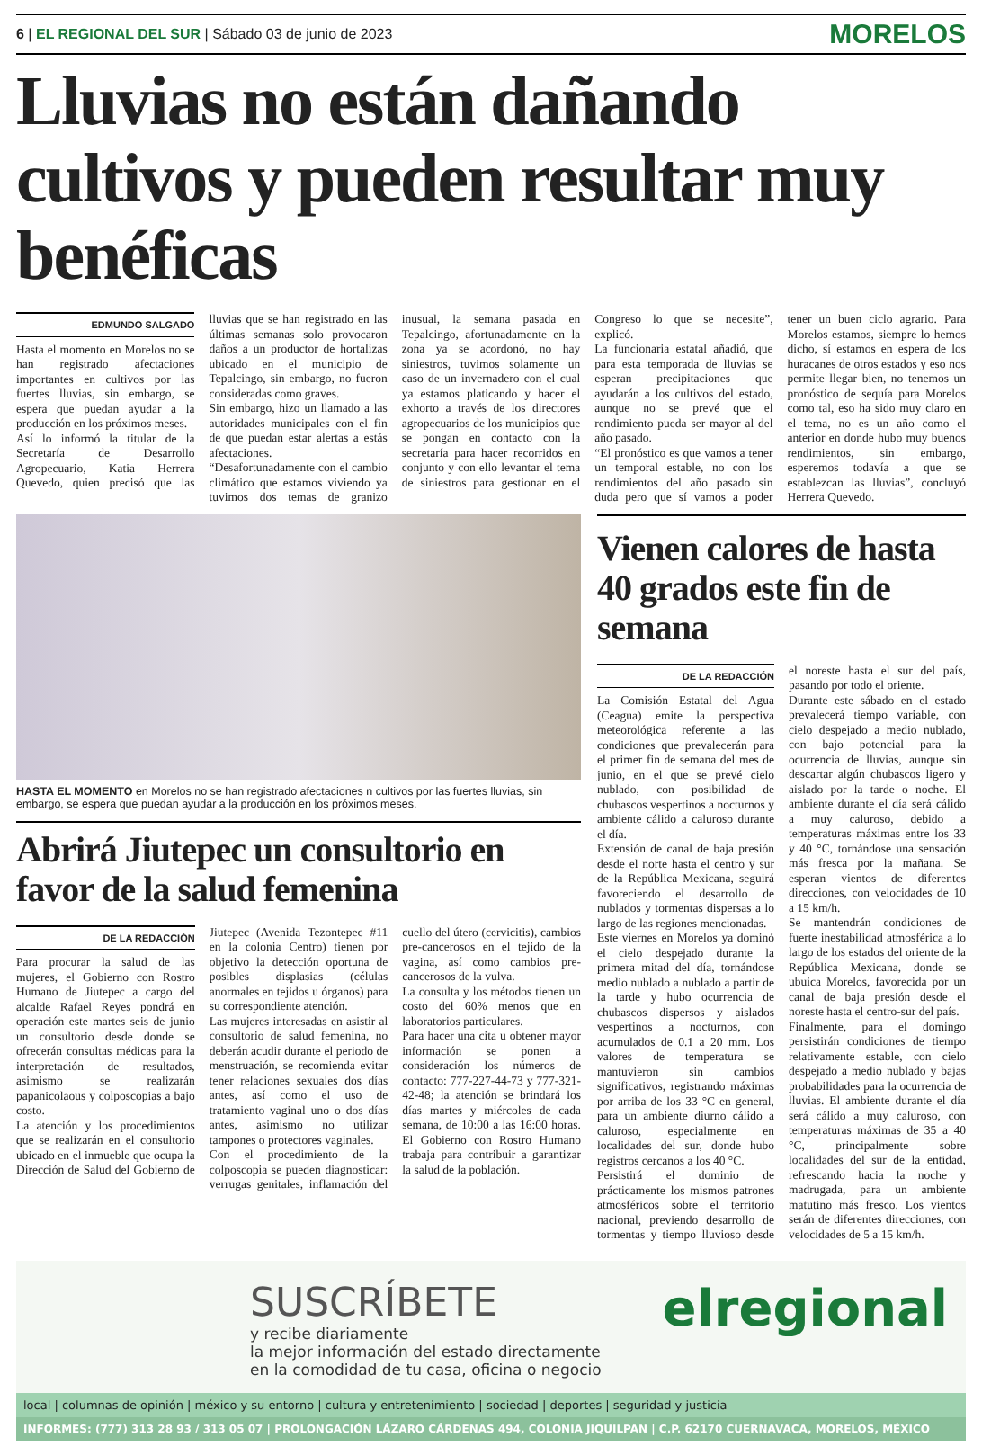6 | EL REGIONAL DEL SUR | Sábado 03 de junio de 2023 MORELOS
Lluvias no están dañando cultivos y pueden resultar muy benéficas
EDMUNDO SALGADO
Hasta el momento en Morelos no se han registrado afectaciones importantes en cultivos por las fuertes lluvias, sin embargo, se espera que puedan ayudar a la producción en los próximos meses.
Así lo informó la titular de la Secretaría de Desarrollo Agropecuario, Katia Herrera Quevedo, quien precisó que las lluvias que se han registrado en las últimas semanas solo provocaron daños a un productor de hortalizas ubicado en el municipio de Tepalcingo, sin embargo, no fueron consideradas como graves.
Sin embargo, hizo un llamado a las autoridades municipales con el fin de que puedan estar alertas a estás afectaciones.
“Desafortunadamente con el cambio climático que estamos viviendo ya tuvimos dos temas de granizo inusual, la semana pasada en Tepalcingo, afortunadamente en la zona ya se acordonó, no hay siniestros, tuvimos solamente un caso de un invernadero con el cual ya estamos platicando y hacer el exhorto a través de los directores agropecuarios de los municipios que se pongan en contacto con la secretaría para hacer recorridos en conjunto y con ello levantar el tema de siniestros para gestionar en el Congreso lo que se necesite”, explicó.
La funcionaria estatal añadió, que para esta temporada de lluvias se esperan precipitaciones que ayudarán a los cultivos del estado, aunque no se prevé que el rendimiento pueda ser mayor al del año pasado.
“El pronóstico es que vamos a tener un temporal estable, no con los rendimientos del año pasado sin duda pero que sí vamos a poder tener un buen ciclo agrario. Para Morelos estamos, siempre lo hemos dicho, sí estamos en espera de los huracanes de otros estados y eso nos permite llegar bien, no tenemos un pronóstico de sequía para Morelos como tal, eso ha sido muy claro en el tema, no es un año como el anterior en donde hubo muy buenos rendimientos, sin embargo, esperemos todavía a que se establezcan las lluvias”, concluyó Herrera Quevedo.
HASTA EL MOMENTO en Morelos no se han registrado afectaciones n cultivos por las fuertes lluvias, sin embargo, se espera que puedan ayudar a la producción en los próximos meses.
Abrirá Jiutepec un consultorio en favor de la salud femenina
DE LA REDACCIÓN
Para procurar la salud de las mujeres, el Gobierno con Rostro Humano de Jiutepec a cargo del alcalde Rafael Reyes pondrá en operación este martes seis de junio un consultorio desde donde se ofrecerán consultas médicas para la interpretación de resultados, asimismo se realizarán papanicolaous y colposcopias a bajo costo.
La atención y los procedimientos que se realizarán en el consultorio ubicado en el inmueble que ocupa la Dirección de Salud del Gobierno de Jiutepec (Avenida Tezontepec #11 en la colonia Centro) tienen por objetivo la detección oportuna de posibles displasias (células anormales en tejidos u órganos) para su correspondiente atención.
Las mujeres interesadas en asistir al consultorio de salud femenina, no deberán acudir durante el periodo de menstruación, se recomienda evitar tener relaciones sexuales dos días antes, así como el uso de tratamiento vaginal uno o dos días antes, asimismo no utilizar tampones o protectores vaginales.
Con el procedimiento de la colposcopia se pueden diagnosticar: verrugas genitales, inflamación del cuello del útero (cervicitis), cambios pre-cancerosos en el tejido de la vagina, así como cambios pre-cancerosos de la vulva.
La consulta y los métodos tienen un costo del 60% menos que en laboratorios particulares.
Para hacer una cita u obtener mayor información se ponen a consideración los números de contacto: 777-227-44-73 y 777-321-42-48; la atención se brindará los días martes y miércoles de cada semana, de 10:00 a las 16:00 horas. El Gobierno con Rostro Humano trabaja para contribuir a garantizar la salud de la población.
Vienen calores de hasta 40 grados este fin de semana
DE LA REDACCIÓN
La Comisión Estatal del Agua (Ceagua) emite la perspectiva meteorológica referente a las condiciones que prevalecerán para el primer fin de semana del mes de junio, en el que se prevé cielo nublado, con posibilidad de chubascos vespertinos a nocturnos y ambiente cálido a caluroso durante el día.
Extensión de canal de baja presión desde el norte hasta el centro y sur de la República Mexicana, seguirá favoreciendo el desarrollo de nublados y tormentas dispersas a lo largo de las regiones mencionadas.
Este viernes en Morelos ya dominó el cielo despejado durante la primera mitad del día, tornándose medio nublado a nublado a partir de la tarde y hubo ocurrencia de chubascos dispersos y aislados vespertinos a nocturnos, con acumulados de 0.1 a 20 mm. Los valores de temperatura se mantuvieron sin cambios significativos, registrando máximas por arriba de los 33 °C en general, para un ambiente diurno cálido a caluroso, especialmente en localidades del sur, donde hubo registros cercanos a los 40 °C.
Persistirá el dominio de prácticamente los mismos patrones atmosféricos sobre el territorio nacional, previendo desarrollo de tormentas y tiempo lluvioso desde el noreste hasta el sur del país, pasando por todo el oriente.
Durante este sábado en el estado prevalecerá tiempo variable, con cielo despejado a medio nublado, con bajo potencial para la ocurrencia de lluvias, aunque sin descartar algún chubascos ligero y aislado por la tarde o noche. El ambiente durante el día será cálido a muy caluroso, debido a temperaturas máximas entre los 33 y 40 °C, tornándose una sensación más fresca por la mañana. Se esperan vientos de diferentes direcciones, con velocidades de 10 a 15 km/h.
Se mantendrán condiciones de fuerte inestabilidad atmosférica a lo largo de los estados del oriente de la República Mexicana, donde se ubuica Morelos, favorecida por un canal de baja presión desde el noreste hasta el centro-sur del país.
Finalmente, para el domingo persistirán condiciones de tiempo relativamente estable, con cielo despejado a medio nublado y bajas probabilidades para la ocurrencia de lluvias. El ambiente durante el día será cálido a muy caluroso, con temperaturas máximas de 35 a 40 °C, principalmente sobre localidades del sur de la entidad, refrescando hacia la noche y madrugada, para un ambiente matutino más fresco. Los vientos serán de diferentes direcciones, con velocidades de 5 a 15 km/h.
elregional
SUSCRÍBETE
y recibe diariamente
la mejor información del estado directamente
en la comodidad de tu casa, oficina o negocio
local | columnas de opinión | méxico y su entorno | cultura y entretenimiento | sociedad | deportes | seguridad y justicia
INFORMES: (777) 313 28 93 / 313 05 07 | PROLONGACIÓN LÁZARO CÁRDENAS 494, COLONIA JIQUILPAN | C.P. 62170 CUERNAVACA, MORELOS, MÉXICO